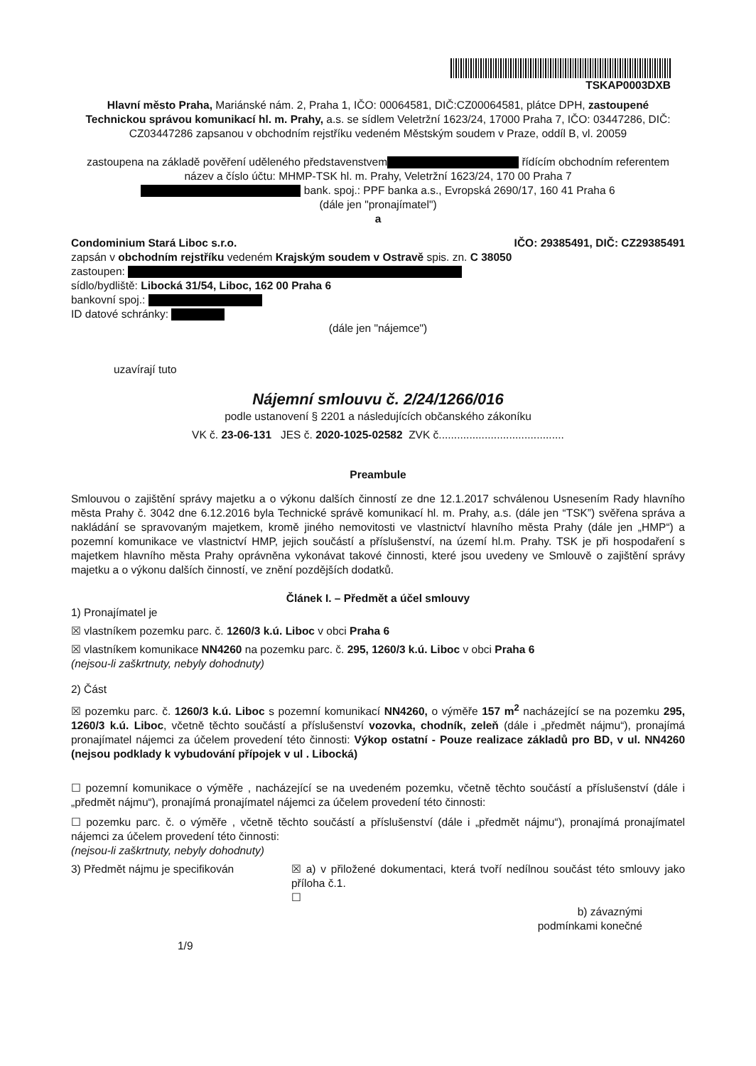TSKAP0003DXB
Hlavní město Praha, Mariánské nám. 2, Praha 1, IČO: 00064581, DIČ:CZ00064581, plátce DPH, zastoupené Technickou správou komunikací hl. m. Prahy, a.s. se sídlem Veletržní 1623/24, 17000 Praha 7, IČO: 03447286, DIČ: CZ03447286 zapsanou v obchodním rejstříku vedeném Městským soudem v Praze, oddíl B, vl. 20059
zastoupena na základě pověření uděleného představenstvem řídícím obchodním referentem
název a číslo účtu: MHMP-TSK hl. m. Prahy, Veletržní 1623/24, 170 00 Praha 7
bank. spoj.: PPF banka a.s., Evropská 2690/17, 160 41 Praha 6
(dále jen "pronajímatel")
a
Condominium Stará Liboc s.r.o. IČO: 29385491, DIČ: CZ29385491
zapsán v obchodním rejstříku vedeném Krajským soudem v Ostravě spis. zn. C 38050
zastoupen:
sídlo/bydliště: Libocká 31/54, Liboc, 162 00 Praha 6
bankovní spoj.:
ID datové schránky:
(dále jen "nájemce")
uzavírají tuto
Nájemní smlouvu č. 2/24/1266/016
podle ustanovení § 2201 a následujících občanského zákoníku
VK č. 23-06-131 JES č. 2020-1025-02582 ZVK č.........................................
Preambule
Smlouvou o zajištění správy majetku a o výkonu dalších činností ze dne 12.1.2017 schválenou Usnesením Rady hlavního města Prahy č. 3042 dne 6.12.2016 byla Technické správě komunikací hl. m. Prahy, a.s. (dále jen “TSK”) svěřena správa a nakládání se spravovaným majetkem, kromě jiného nemovitosti ve vlastnictví hlavního města Prahy (dále jen „HMP“) a pozemní komunikace ve vlastnictví HMP, jejich součástí a příslušenství, na území hl.m. Prahy. TSK je při hospodaření s majetkem hlavního města Prahy oprávněna vykonávat takové činnosti, které jsou uvedeny ve Smlouvě o zajištění správy majetku a o výkonu dalších činností, ve znění pozdějších dodatků.
Článek I. – Předmět a účel smlouvy
1) Pronajímatel je
☒ vlastníkem pozemku parc. č. 1260/3 k.ú. Liboc v obci Praha 6
☒ vlastníkem komunikace NN4260 na pozemku parc. č. 295, 1260/3 k.ú. Liboc v obci Praha 6
(nejsou-li zaškrtnuty, nebyly dohodnuty)
2) Část
☒ pozemku parc. č. 1260/3 k.ú. Liboc s pozemní komunikací NN4260, o výměře 157 m<sup>2</sup> nacházející se na pozemku 295, 1260/3 k.ú. Liboc, včetně těchto součástí a příslušenství vozovka, chodník, zeleň (dále i „předmět nájmu“), pronajímá pronajímatel nájemci za účelem provedení této činnosti: Výkop ostatní - Pouze realizace základů pro BD, v ul. NN4260 (nejsou podklady k vybudování přípojek v ul . Libocká)
☐ pozemní komunikace o výměře , nacházející se na uvedeném pozemku, včetně těchto součástí a příslušenství (dále i „předmět nájmu“), pronajímá pronajímatel nájemci za účelem provedení této činnosti:
☐ pozemku parc. č. o výměře , včetně těchto součástí a příslušenství (dále i „předmět nájmu“), pronajímá pronajímatel nájemci za účelem provedení této činnosti:
(nejsou-li zaškrtnuty, nebyly dohodnuty)
3) Předmět nájmu je specifikován ☒ a) v přiložené dokumentaci, která tvoří nedílnou součást této smlouvy jako příloha č.1.
☐
b) závaznými
podmínkami konečné
1/9